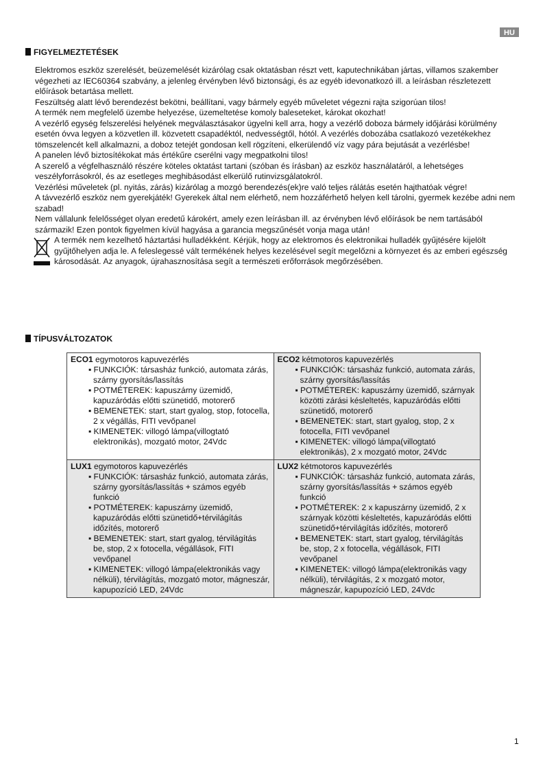HU
FIGYELMEZTETÉSEK
Elektromos eszköz szerelését, beüzemelését kizárólag csak oktatásban részt vett, kaputechnikában jártas, villamos szakember végezheti az IEC60364 szabvány, a jelenleg érvényben lévő biztonsági, és az egyéb idevonatkozó ill. a leírásban részletezett előírások betartása mellett.
Feszültség alatt lévő berendezést bekötni, beállítani, vagy bármely egyéb műveletet végezni rajta szigorúan tilos!
A termék nem megfelelő üzembe helyezése, üzemeltetése komoly baleseteket, károkat okozhat!
A vezérlő egység felszerelési helyének megválasztásakor ügyelni kell arra, hogy a vezérlő doboza bármely időjárási körülmény esetén óvva legyen a közvetlen ill. közvetett csapadéktól, nedvességtől, hótól. A vezérlés dobozába csatlakozó vezetékekhez tömszelencét kell alkalmazni, a doboz tetejét gondosan kell rögzíteni, elkerülendő víz vagy pára bejutását a vezérlésbe!
A panelen lévő biztosítékokat más értékűre cserélni vagy megpatkolni tilos!
A szerelő a végfelhasználó részére köteles oktatást tartani (szóban és írásban) az eszköz használatáról, a lehetséges veszélyforrásokról, és az esetleges meghibásodást elkerülő rutinvizsgálatokról.
Vezérlési műveletek (pl. nyitás, zárás) kizárólag a mozgó berendezés(ek)re való teljes rálátás esetén hajthatóak végre!
A távvezérlő eszköz nem gyerekjáték! Gyerekek által nem elérhető, nem hozzáférhető helyen kell tárolni, gyermek kezébe adni nem szabad!
Nem vállalunk felelősséget olyan eredetű károkért, amely ezen leírásban ill. az érvényben lévő előírások be nem tartásából származik! Ezen pontok figyelmen kívül hagyása a garancia megszűnését vonja maga után!
A termék nem kezelhető háztartási hulladékként. Kérjük, hogy az elektromos és elektronikai hulladék gyűjtésére kijelölt gyűjtőhelyen adja le. A feleslegessé vált termékének helyes kezelésével segít megelőzni a környezet és az emberi egészség károsodását. Az anyagok, újrahasznosítása segít a természeti erőforrások megőrzésében.
TÍPUSVÁLTOZATOK
| ECO1 egymotoros kapuvezérlés ▪ FUNKCIÓK: társasház funkció, automata zárás, szárny gyorsítás/lassítás ▪ POTMÉTEREK: kapuszárny üzemidő, kapuzáródás előtti szünetidő, motorerő ▪ BEMENETEK: start, start gyalog, stop, fotocella, 2 x végállás, FITI vevőpanel ▪ KIMENETEK: villogó lámpa(villogtató elektronikás), mozgató motor, 24Vdc | ECO2 kétmotoros kapuvezérlés ▪ FUNKCIÓK: társasház funkció, automata zárás, szárny gyorsítás/lassítás ▪ POTMÉTEREK: kapuszárny üzemidő, szárnyak közötti zárási késleltetés, kapuzáródás előtti szünetidő, motorerő ▪ BEMENETEK: start, start gyalog, stop, 2 x fotocella, FITI vevőpanel ▪ KIMENETEK: villogó lámpa(villogtató elektronikás), 2 x mozgató motor, 24Vdc |
| LUX1 egymotoros kapuvezérlés ▪ FUNKCIÓK: társasház funkció, automata zárás, szárny gyorsítás/lassítás + számos egyéb funkció ▪ POTMÉTEREK: kapuszárny üzemidő, kapuzáródás előtti szünetidő+térvilágítás időzítés, motorerő ▪ BEMENETEK: start, start gyalog, térvilágítás be, stop, 2 x fotocella, végállások, FITI vevőpanel ▪ KIMENETEK: villogó lámpa(elektronikás vagy nélküli), térvilágítás, mozgató motor, mágneszár, kapupozíció LED, 24Vdc | LUX2 kétmotoros kapuvezérlés ▪ FUNKCIÓK: társasház funkció, automata zárás, szárny gyorsítás/lassítás + számos egyéb funkció ▪ POTMÉTEREK: 2 x kapuszárny üzemidő, 2 x szárnyak közötti késleltetés, kapuzáródás előtti szünetidő+térvilágítás időzítés, motorerő ▪ BEMENETEK: start, start gyalog, térvilágítás be, stop, 2 x fotocella, végállások, FITI vevőpanel ▪ KIMENETEK: villogó lámpa(elektronikás vagy nélküli), térvilágítás, 2 x mozgató motor, mágneszár, kapupozíció LED, 24Vdc |
1